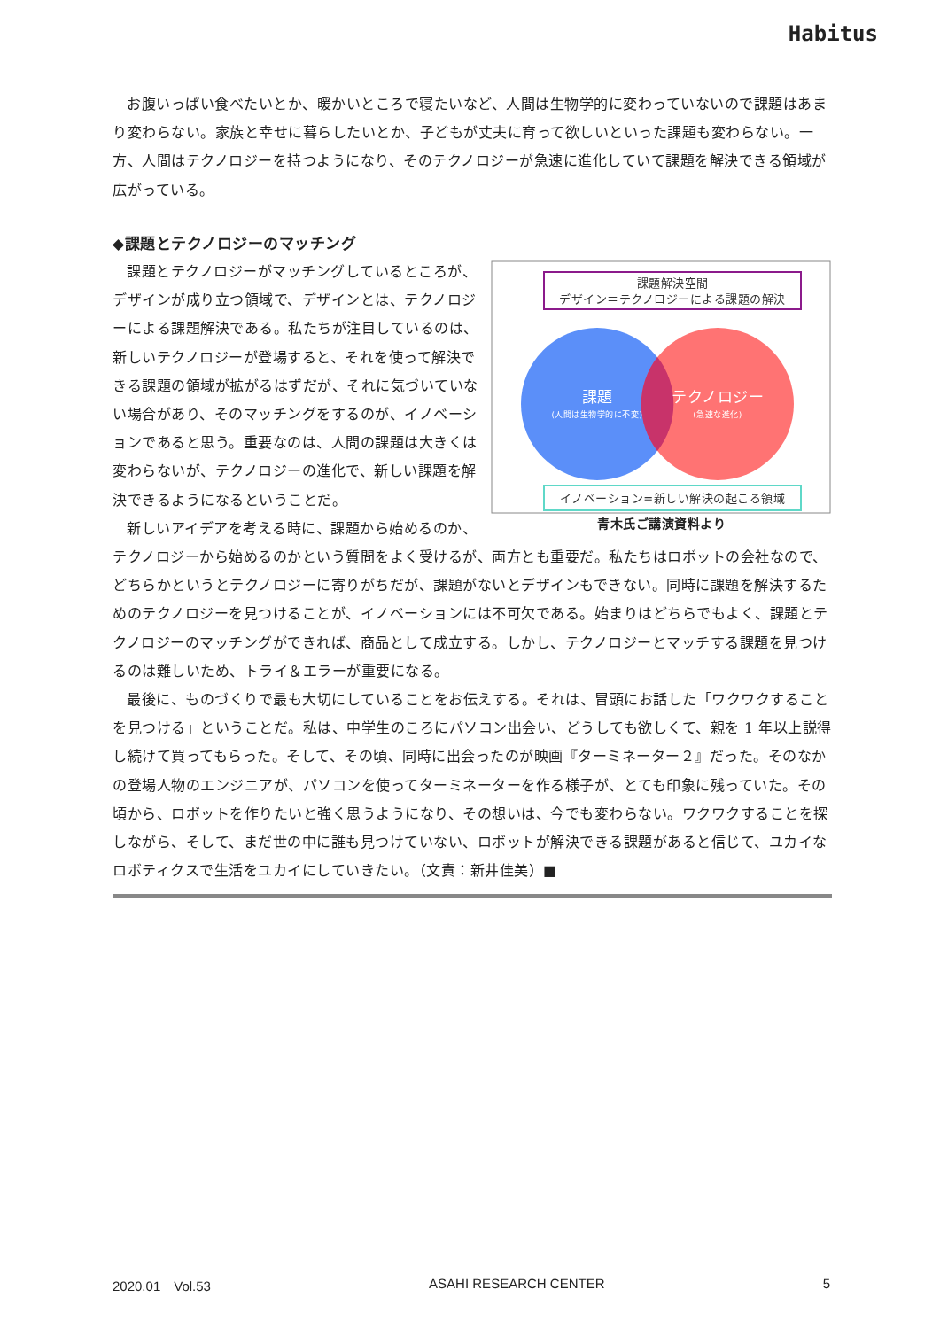Habitus
お腹いっぱい食べたいとか、暖かいところで寝たいなど、人間は生物学的に変わっていないので課題はあまり変わらない。家族と幸せに暮らしたいとか、子どもが丈夫に育って欲しいといった課題も変わらない。一方、人間はテクノロジーを持つようになり、そのテクノロジーが急速に進化していて課題を解決できる領域が広がっている。
◆課題とテクノロジーのマッチング
課題解決空間
デザイン＝テクノロジーによる課題の解決
課題
(人間は生物学的に不変)
テクノロジー
(急速な進化)
イノベーション=新しい解決の起こる領域
青木氏ご講演資料より
課題とテクノロジーがマッチングしているところが、デザインが成り立つ領域で、デザインとは、テクノロジーによる課題解決である。私たちが注目しているのは、新しいテクノロジーが登場すると、それを使って解決できる課題の領域が拡がるはずだが、それに気づいていない場合があり、そのマッチングをするのが、イノベーションであると思う。重要なのは、人間の課題は大きくは変わらないが、テクノロジーの進化で、新しい課題を解決できるようになるということだ。
新しいアイデアを考える時に、課題から始めるのか、テクノロジーから始めるのかという質問をよく受けるが、両方とも重要だ。私たちはロボットの会社なので、どちらかというとテクノロジーに寄りがちだが、課題がないとデザインもできない。同時に課題を解決するためのテクノロジーを見つけることが、イノベーションには不可欠である。始まりはどちらでもよく、課題とテクノロジーのマッチングができれば、商品として成立する。しかし、テクノロジーとマッチする課題を見つけるのは難しいため、トライ＆エラーが重要になる。
最後に、ものづくりで最も大切にしていることをお伝えする。それは、冒頭にお話した「ワクワクすることを見つける」ということだ。私は、中学生のころにパソコン出会い、どうしても欲しくて、親を 1 年以上説得し続けて買ってもらった。そして、その頃、同時に出会ったのが映画『ターミネーター２』だった。そのなかの登場人物のエンジニアが、パソコンを使ってターミネーターを作る様子が、とても印象に残っていた。その頃から、ロボットを作りたいと強く思うようになり、その想いは、今でも変わらない。ワクワクすることを探しながら、そして、まだ世の中に誰も見つけていない、ロボットが解決できる課題があると信じて、ユカイなロボティクスで生活をユカイにしていきたい。（文責：新井佳美）■
2020.01　Vol.53 ASAHI RESEARCH CENTER 5